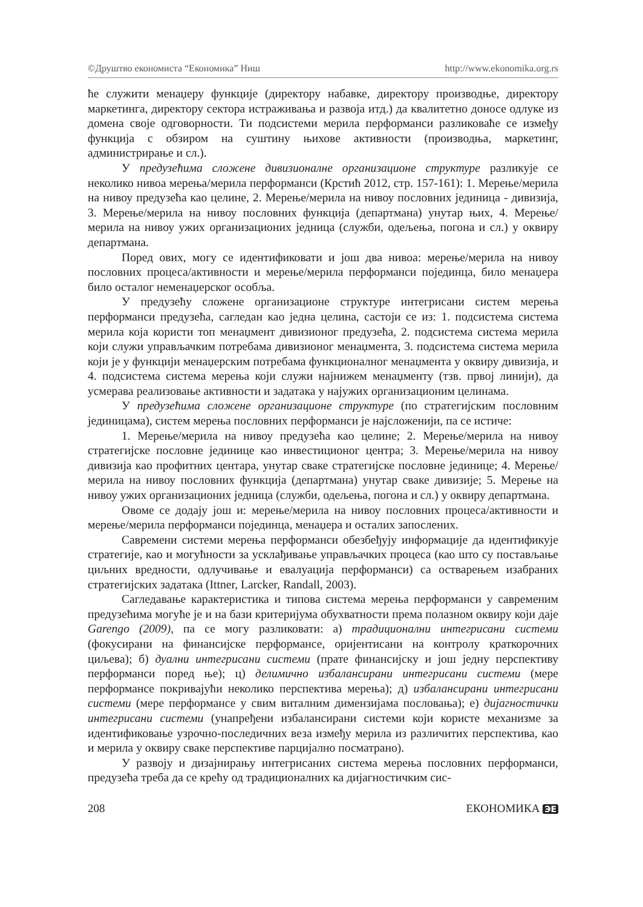©Друштво економиста “Економика” Ниш http://www.ekonomika.org.rs
ће служити менаџеру функције (директору набавке, директору производње, директору маркетинга, директору сектора истраживања и развоја итд.) да квалитетно доносе одлуке из домена своје одговорности. Ти подсистеми мерила перформанси разликоваће се између функција с обзиром на суштину њихове активности (производња, маркетинг, администрирање и сл.).
У предузећима сложене дивизионалне организационе структуре разликује се неколико нивоа мерења/мерила перформанси (Крстић 2012, стр. 157-161): 1. Мерење/мерила на нивоу предузећа као целине, 2. Мерење/мерила на нивоу пословних јединица - дивизија, 3. Мерење/мерила на нивоу пословних функција (департмана) унутар њих, 4. Мерење/мерила на нивоу ужих организационих једница (служби, одељења, погона и сл.) у оквиру департмана.
Поред ових, могу се идентификовати и још два нивоа: мерење/мерила на нивоу пословних процеса/активности и мерење/мерила перформанси појединца, било менаџера било осталог неменаџерског особља.
У предузећу сложене организационе структуре интегрисани систем мерења перформанси предузећа, сагледан као једна целина, састоји се из: 1. подсистема система мерила која користи топ менаџмент дивизионог предузећа, 2. подсистема система мерила који служи управљачким потребама дивизионог менаџмента, 3. подсистема система мерила који је у функцији менаџерским потребама функционалног менаџмента у оквиру дивизија, и 4. подсистема система мерења који служи најнижем менаџменту (тзв. првој линији), да усмерава реализовање активности и задатака у најужих организационим целинама.
У предузећима сложене организационе структуре (по стратегијским пословним јединицама), систем мерења пословних перформанси је најсложенији, па се истиче:
1. Мерење/мерила на нивоу предузећа као целине; 2. Мерење/мерила на нивоу стратегијске пословне јединице као инвестиционог центра; 3. Мерење/мерила на нивоу дивизија као профитних центара, унутар сваке стратегијске пословне јединице; 4. Мерење/мерила на нивоу пословних функција (департмана) унутар сваке дивизије; 5. Мерење на нивоу ужих организационих једница (служби, одељења, погона и сл.) у оквиру департмана.
Овоме се додају још и: мерење/мерила на нивоу пословних процеса/активности и мерење/мерила перформанси појединца, менаџера и осталих запослених.
Савремени системи мерења перформанси обезбеђују информације да идентификује стратегије, као и могућности за усклађивање управљачких процеса (као што су постављање циљних вредности, одлучивање и евалуација перформанси) са остварењем изабраних стратегијских задатака (Ittner, Larcker, Randall, 2003).
Сагледавање карактеристика и типова система мерења перформанси у савременим предузећима могуће је и на бази критеријума обухватности према полазном оквиру који даје Garengo (2009), па се могу разликовати: а) традиционални интегрисани системи (фокусирани на финансијске перформансе, оријентисани на контролу краткорочних циљева); б) дуални интегрисани системи (прате финансијску и још једну перспективу перформанси поред ње); ц) делимично избалансирани интегрисани системи (мере перформансе покривајући неколико перспектива мерења); д) избалансирани интегрисани системи (мере перформансе у свим виталним димензијама пословања); е) дијагностички интегрисани системи (унапређени избалансирани системи који користе механизме за идентификовање узрочно-последичних веза између мерила из различитих перспектива, као и мерила у оквиру сваке перспективе парцијално посматрано).
У развоју и дизајнирању интегрисаних система мерења пословних перформанси, предузећа треба да се крећу од традиционалних ка дијагностичким сис-
208 ЕКОНОМИКА ЭЕ